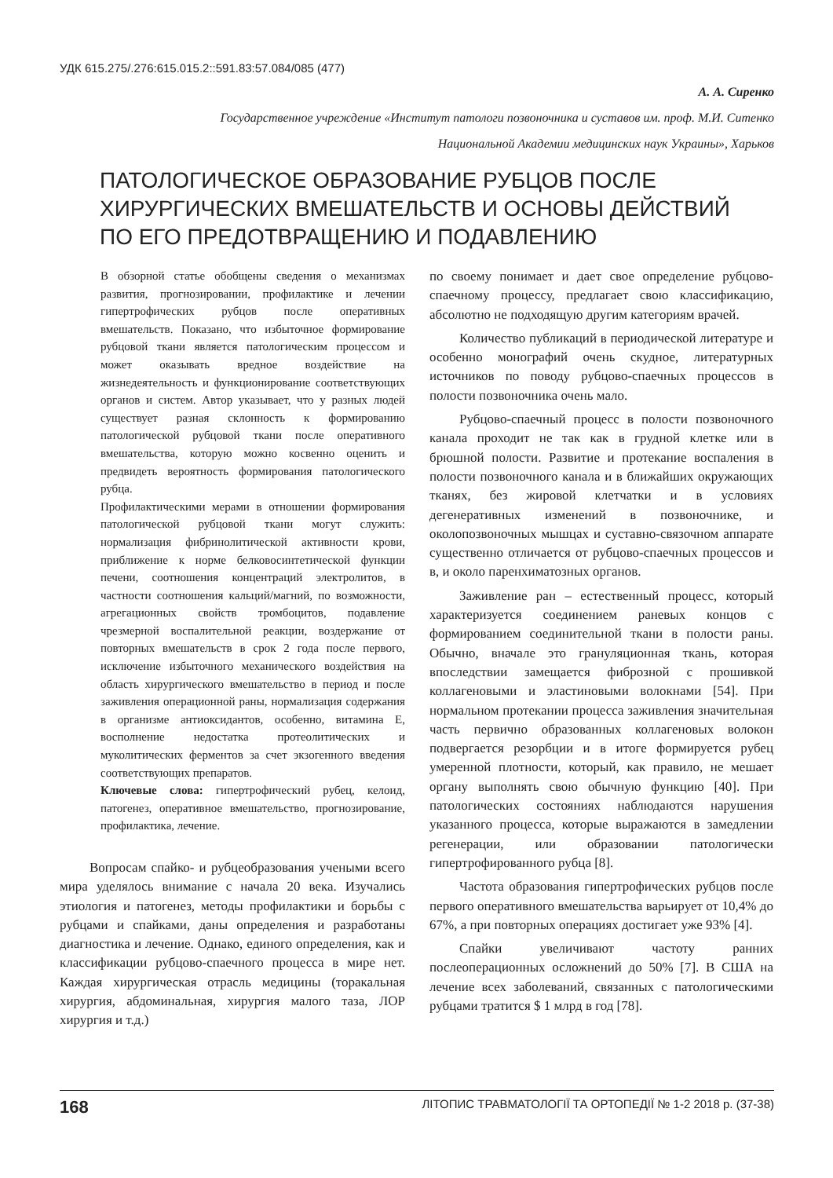УДК 615.275/.276:615.015.2::591.83:57.084/085 (477)
А. А. Сиренко
Государственное учреждение «Институт патологи позвоночника и суставов им. проф. М.И. Ситенко
Национальной Академии медицинских наук Украины», Харьков
ПАТОЛОГИЧЕСКОЕ ОБРАЗОВАНИЕ РУБЦОВ ПОСЛЕ
ХИРУРГИЧЕСКИХ ВМЕШАТЕЛЬСТВ И ОСНОВЫ ДЕЙСТВИЙ
ПО ЕГО ПРЕДОТВРАЩЕНИЮ И ПОДАВЛЕНИЮ
В обзорной статье обобщены сведения о механизмах развития, прогнозировании, профилактике и лечении гипертрофических рубцов после оперативных вмешательств. Показано, что избыточное формирование рубцовой ткани является патологическим процессом и может оказывать вредное воздействие на жизнедеятельность и функционирование соответствующих органов и систем. Автор указывает, что у разных людей существует разная склонность к формированию патологической рубцовой ткани после оперативного вмешательства, которую можно косвенно оценить и предвидеть вероятность формирования патологического рубца.
Профилактическими мерами в отношении формирования патологической рубцовой ткани могут служить: нормализация фибринолитической активности крови, приближение к норме белковосинтетической функции печени, соотношения концентраций электролитов, в частности соотношения кальций/магний, по возможности, агрегационных свойств тромбоцитов, подавление чрезмерной воспалительной реакции, воздержание от повторных вмешательств в срок 2 года после первого, исключение избыточного механического воздействия на область хирургического вмешательство в период и после заживления операционной раны, нормализация содержания в организме антиоксидантов, особенно, витамина Е, восполнение недостатка протеолитических и муколитических ферментов за счет экзогенного введения соответствующих препаратов.
Ключевые слова: гипертрофический рубец, келоид, патогенез, оперативное вмешательство, прогнозирование, профилактика, лечение.
Вопросам спайко- и рубцеобразования учеными всего мира уделялось внимание с начала 20 века. Изучались этиология и патогенез, методы профилактики и борьбы с рубцами и спайками, даны определения и разработаны диагностика и лечение. Однако, единого определения, как и классификации рубцово-спаечного процесса в мире нет. Каждая хирургическая отрасль медицины (торакальная хирургия, абдоминальная, хирургия малого таза, ЛОР хирургия и т.д.)
по своему понимает и дает свое определение рубцово-спаечному процессу, предлагает свою классификацию, абсолютно не подходящую другим категориям врачей.
Количество публикаций в периодической литературе и особенно монографий очень скудное, литературных источников по поводу рубцово-спаечных процессов в полости позвоночника очень мало.
Рубцово-спаечный процесс в полости позвоночного канала проходит не так как в грудной клетке или в брюшной полости. Развитие и протекание воспаления в полости позвоночного канала и в ближайших окружающих тканях, без жировой клетчатки и в условиях дегенеративных изменений в позвоночнике, и околопозвоночных мышцах и суставно-связочном аппарате существенно отличается от рубцово-спаечных процессов и в, и около паренхиматозных органов.
Заживление ран – естественный процесс, который характеризуется соединением раневых концов с формированием соединительной ткани в полости раны. Обычно, вначале это грануляционная ткань, которая впоследствии замещается фиброзной с прошивкой коллагеновыми и эластиновыми волокнами [54]. При нормальном протекании процесса заживления значительная часть первично образованных коллагеновых волокон подвергается резорбции и в итоге формируется рубец умеренной плотности, который, как правило, не мешает органу выполнять свою обычную функцию [40]. При патологических состояниях наблюдаются нарушения указанного процесса, которые выражаются в замедлении регенерации, или образовании патологически гипертрофированного рубца [8].
Частота образования гипертрофических рубцов после первого оперативного вмешательства варьирует от 10,4% до 67%, а при повторных операциях достигает уже 93% [4].
Спайки увеличивают частоту ранних послеоперационных осложнений до 50% [7]. В США на лечение всех заболеваний, связанных с патологическими рубцами тратится $ 1 млрд в год [78].
168 ЛІТОПИС ТРАВМАТОЛОГІЇ ТА ОРТОПЕДІЇ № 1-2 2018 р. (37-38)